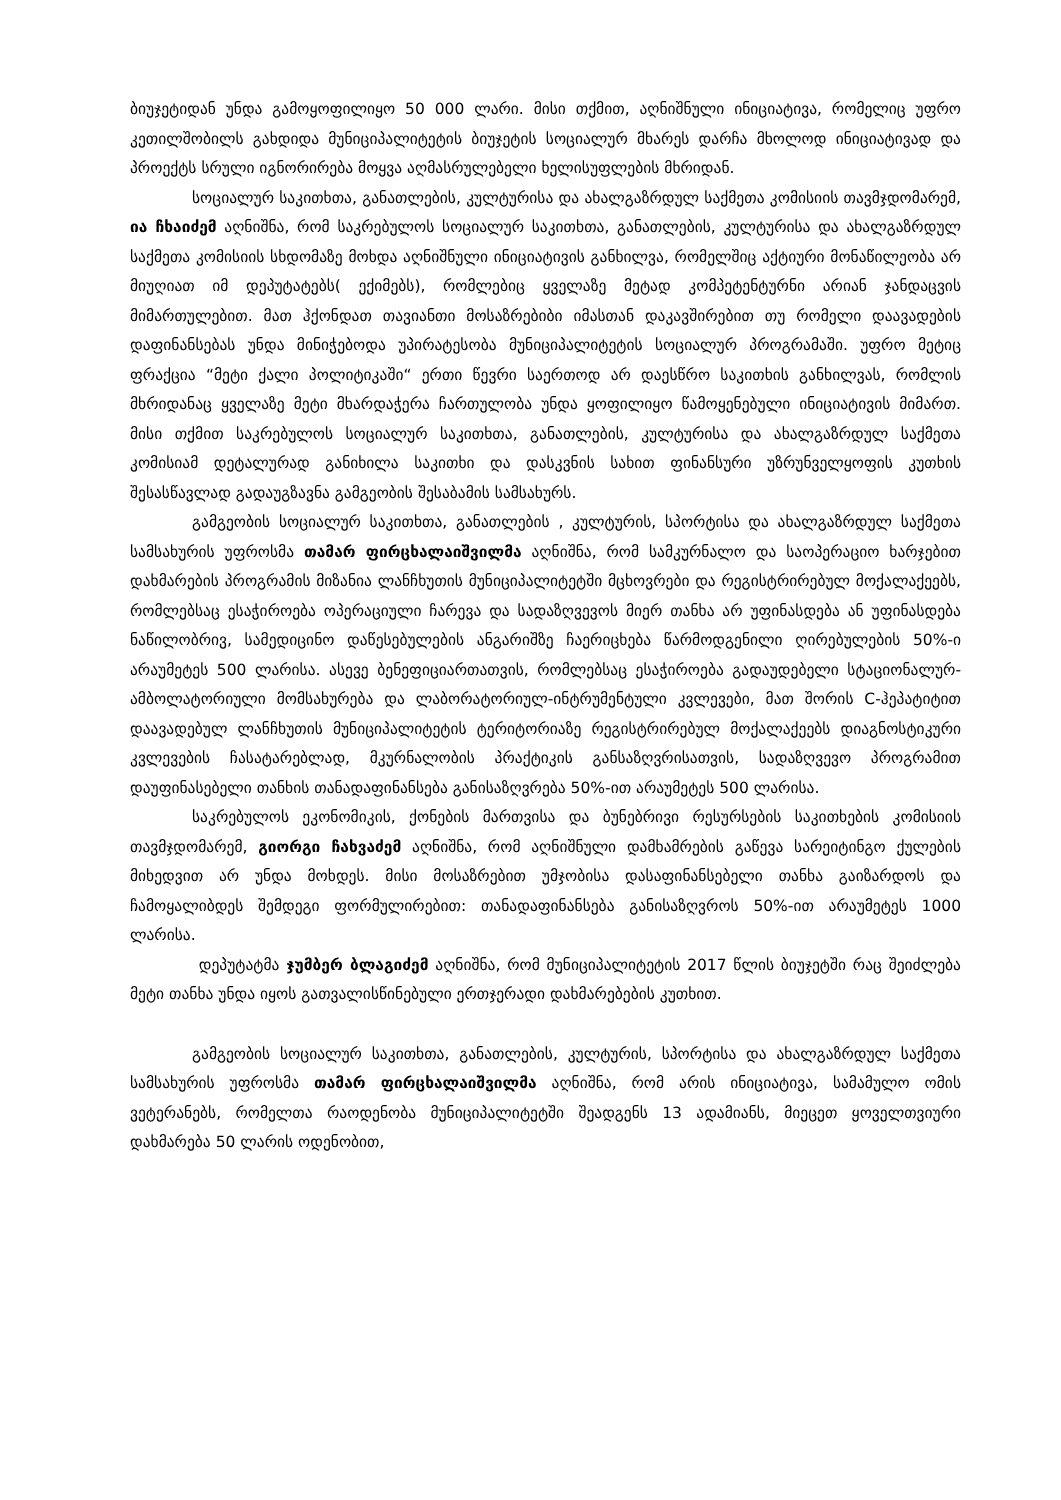ბიუჯეტიდან უნდა გამოყოფილიყო 50 000 ლარი. მისი თქმით, აღნიშნული ინიციატივა, რომელიც უფრო კეთილშობილს გახდიდა მუნიციპალიტეტის ბიუჯეტის სოციალურ მხარეს დარჩა მხოლოდ ინიციატივად და პროექტს სრული იგნორირება მოყვა აღმასრულებელი ხელისუფლების მხრიდან.
სოციალურ საკითხთა, განათლების, კულტურისა და ახალგაზრდულ საქმეთა კომისიის თავმჯდომარემ, ია ჩხაიძემ აღნიშნა, რომ საკრებულოს სოციალურ საკითხთა, განათლების, კულტურისა და ახალგაზრდულ საქმეთა კომისიის სხდომაზე მოხდა აღნიშნული ინიციატივის განხილვა, რომელშიც აქტიური მონაწილეობა არ მიუღიათ იმ დეპუტატებს( ექიმებს), რომლებიც ყველაზე მეტად კომპეტენტურნი არიან ჯანდაცვის მიმართულებით. მათ ჰქონდათ თავიანთი მოსაზრებიბი იმასთან დაკავშირებით თუ რომელი დაავადების დაფინანსებას უნდა მინიჭებოდა უპირატესობა მუნიციპალიტეტის სოციალურ პროგრამაში. უფრო მეტიც ფრაქცია “მეტი ქალი პოლიტიკაში“ ერთი წევრი საერთოდ არ დაესწრო საკითხის განხილვას, რომლის მხრიდანაც ყველაზე მეტი მხარდაჭერა ჩართულობა უნდა ყოფილიყო წამოყენებული ინიციატივის მიმართ. მისი თქმით საკრებულოს სოციალურ საკითხთა, განათლების, კულტურისა და ახალგაზრდულ საქმეთა კომისიამ დეტალურად განიხილა საკითხი და დასკვნის სახით ფინანსური უზრუნველყოფის კუთხის შესასწავლად გადაუგზავნა გამგეობის შესაბამის სამსახურს.
გამგეობის სოციალურ საკითხთა, განათლების , კულტურის, სპორტისა და ახალგაზრდულ საქმეთა სამსახურის უფროსმა თამარ ფირცხალაიშვილმა აღნიშნა, რომ სამკურნალო და საოპერაციო ხარჯებით დახმარების პროგრამის მიზანია ლანჩხუთის მუნიციპალიტეტში მცხოვრები და რეგისტრირებულ მოქალაქეებს, რომლებსაც ესაჭიროება ოპერაციული ჩარევა და სადაზღვევოს მიერ თანხა არ უფინასდება ან უფინასდება ნაწილობრივ, სამედიცინო დაწესებულების ანგარიშზე ჩაერიცხება წარმოდგენილი ღირებულების 50%-ი არაუმეტეს 500 ლარისა. ასევე ბენეფიციართათვის, რომლებსაც ესაჭიროება გადაუდებელი სტაციონალურ-ამბოლატორიული მომსახურება და ლაბორატორიულ-ინტრუმენტული კვლევები, მათ შორის C-ჰეპატიტით დაავადებულ ლანჩხუთის მუნიციპალიტეტის ტერიტორიაზე რეგისტრირებულ მოქალაქეებს დიაგნოსტიკური კვლევების ჩასატარებლად, მკურნალობის პრაქტიკის განსაზღვრისათვის, სადაზღვევო პროგრამით დაუფინასებელი თანხის თანადაფინანსება განისაზღვრება 50%-ით არაუმეტეს 500 ლარისა.
საკრებულოს ეკონომიკის, ქონების მართვისა და ბუნებრივი რესურსების საკითხების კომისიის თავმჯდომარემ, გიორგი ჩახვაძემ აღნიშნა, რომ აღნიშნული დამხამრების გაწევა სარეიტინგო ქულების მიხედვით არ უნდა მოხდეს. მისი მოსაზრებით უმჯობისა დასაფინანსებელი თანხა გაიზარდოს და ჩამოყალიბდეს შემდეგი ფორმულირებით: თანადაფინანსება განისაზღვროს 50%-ით არაუმეტეს 1000 ლარისა.
დეპუტატმა ჯუმბერ ბლაგიძემ აღნიშნა, რომ მუნიციპალიტეტის 2017 წლის ბიუჯეტში რაც შეიძლება მეტი თანხა უნდა იყოს გათვალისწინებული ერთჯერადი დახმარებების კუთხით.
გამგეობის სოციალურ საკითხთა, განათლების, კულტურის, სპორტისა და ახალგაზრდულ საქმეთა სამსახურის უფროსმა თამარ ფირცხალაიშვილმა აღნიშნა, რომ არის ინიციატივა, სამამულო ომის ვეტერანებს, რომელთა რაოდენობა მუნიციპალიტეტში შეადგენს 13 ადამიანს, მიეცეთ ყოველთვიური დახმარება 50 ლარის ოდენობით,